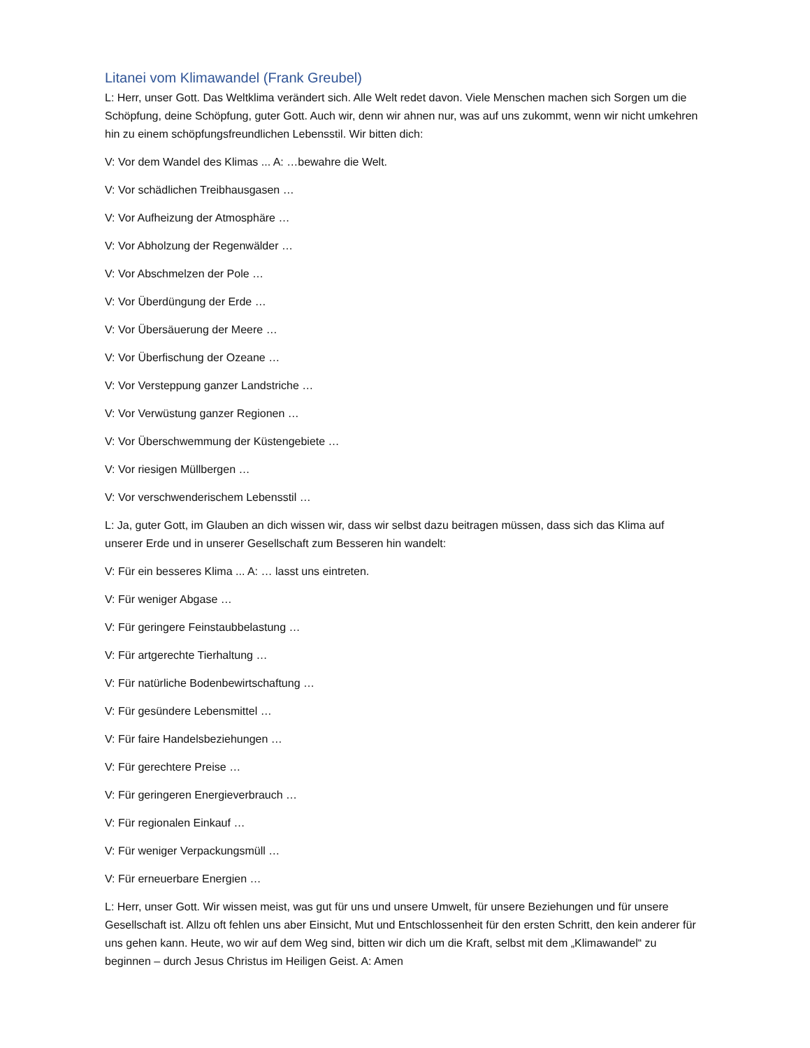Litanei vom Klimawandel (Frank Greubel)
L: Herr, unser Gott. Das Weltklima verändert sich. Alle Welt redet davon. Viele Menschen machen sich Sorgen um die Schöpfung, deine Schöpfung, guter Gott. Auch wir, denn wir ahnen nur, was auf uns zukommt, wenn wir nicht umkehren hin zu einem schöpfungsfreundlichen Lebensstil. Wir bitten dich:
V: Vor dem Wandel des Klimas ... A: …bewahre die Welt.
V: Vor schädlichen Treibhausgasen …
V: Vor Aufheizung der Atmosphäre …
V: Vor Abholzung der Regenwälder …
V: Vor Abschmelzen der Pole …
V: Vor Überdüngung der Erde …
V: Vor Übersäuerung der Meere …
V: Vor Überfischung der Ozeane …
V: Vor Versteppung ganzer Landstriche …
V: Vor Verwüstung ganzer Regionen …
V: Vor Überschwemmung der Küstengebiete …
V: Vor riesigen Müllbergen …
V: Vor verschwenderischem Lebensstil …
L: Ja, guter Gott, im Glauben an dich wissen wir, dass wir selbst dazu beitragen müssen, dass sich das Klima auf unserer Erde und in unserer Gesellschaft zum Besseren hin wandelt:
V: Für ein besseres Klima ... A: … lasst uns eintreten.
V: Für weniger Abgase …
V: Für geringere Feinstaubbelastung …
V: Für artgerechte Tierhaltung …
V: Für natürliche Bodenbewirtschaftung …
V: Für gesündere Lebensmittel …
V: Für faire Handelsbeziehungen …
V: Für gerechtere Preise …
V: Für geringeren Energieverbrauch …
V: Für regionalen Einkauf …
V: Für weniger Verpackungsmüll …
V: Für erneuerbare Energien …
L: Herr, unser Gott. Wir wissen meist, was gut für uns und unsere Umwelt, für unsere Beziehungen und für unsere Gesellschaft ist. Allzu oft fehlen uns aber Einsicht, Mut und Entschlossenheit für den ersten Schritt, den kein anderer für uns gehen kann. Heute, wo wir auf dem Weg sind, bitten wir dich um die Kraft, selbst mit dem „Klimawandel“ zu beginnen – durch Jesus Christus im Heiligen Geist. A: Amen